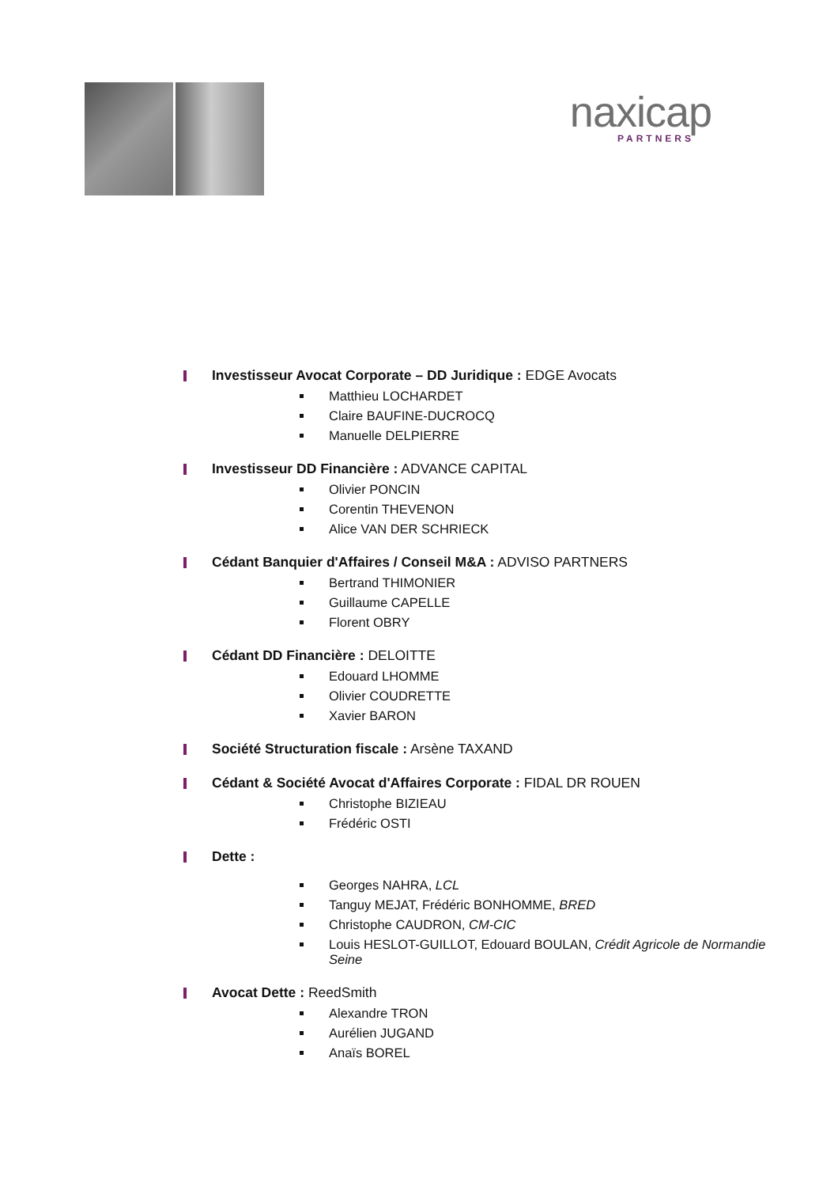naxicap
PARTNERS
Investisseur Avocat Corporate – DD Juridique : EDGE Avocats
Matthieu LOCHARDET
Claire BAUFINE-DUCROCQ
Manuelle DELPIERRE
Investisseur DD Financière : ADVANCE CAPITAL
Olivier PONCIN
Corentin THEVENON
Alice VAN DER SCHRIECK
Cédant Banquier d'Affaires / Conseil M&A : ADVISO PARTNERS
Bertrand THIMONIER
Guillaume CAPELLE
Florent OBRY
Cédant DD Financière : DELOITTE
Edouard LHOMME
Olivier COUDRETTE
Xavier BARON
Société Structuration fiscale : Arsène TAXAND
Cédant & Société Avocat d'Affaires Corporate : FIDAL DR ROUEN
Christophe BIZIEAU
Frédéric OSTI
Dette :
Georges NAHRA, LCL
Tanguy MEJAT, Frédéric BONHOMME, BRED
Christophe CAUDRON, CM-CIC
Louis HESLOT-GUILLOT, Edouard BOULAN, Crédit Agricole de Normandie Seine
Avocat Dette : ReedSmith
Alexandre TRON
Aurélien JUGAND
Anaïs BOREL